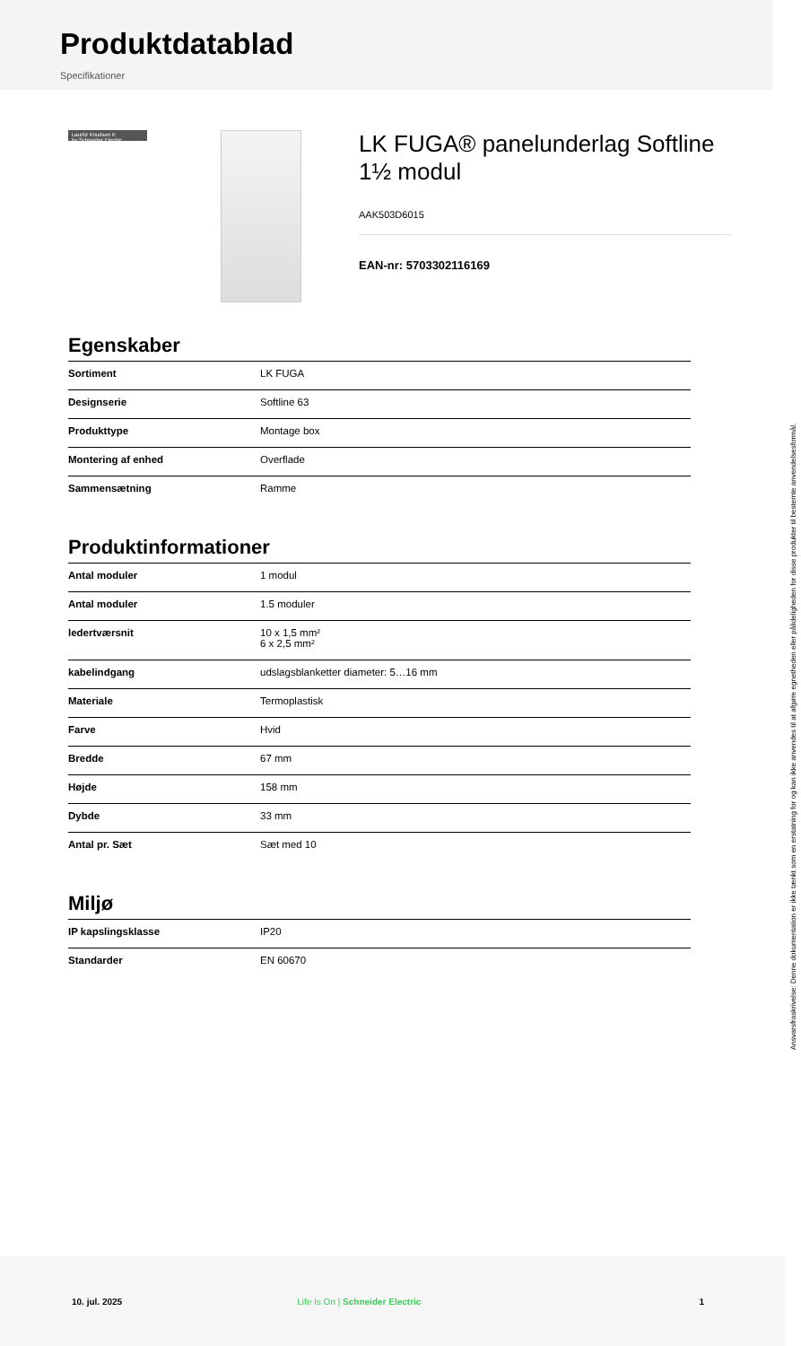Produktdatablad
Specifikationer
Lauritz Knudsen K
by Schneider Electric
LK FUGA® panelunderlag Softline 1½ modul
AAK503D6015
EAN-nr: 5703302116169
Egenskaber
| Sortiment | LK FUGA |
| Designserie | Softline 63 |
| Produkttype | Montage box |
| Montering af enhed | Overflade |
| Sammensætning | Ramme |
Produktinformationer
| Antal moduler | 1 modul |
| Antal moduler | 1.5 moduler |
| ledertværsnit | 10 x 1,5 mm² 6 x 2,5 mm² |
| kabelindgang | udslagsblanketter diameter: 5…16 mm |
| Materiale | Termoplastisk |
| Farve | Hvid |
| Bredde | 67 mm |
| Højde | 158 mm |
| Dybde | 33 mm |
| Antal pr. Sæt | Sæt med 10 |
Miljø
| IP kapslingsklasse | IP20 |
| Standarder | EN 60670 |
Ansvarsfraskrivelse: Denne dokumentation er ikke tænkt som en erstatning for og kan ikke anvendes til at afgøre egnetheden eller pålideligheden for disse produkter til bestemte anvendelsesformål.
10. jul. 2025 Life Is On | Schneider Electric 1